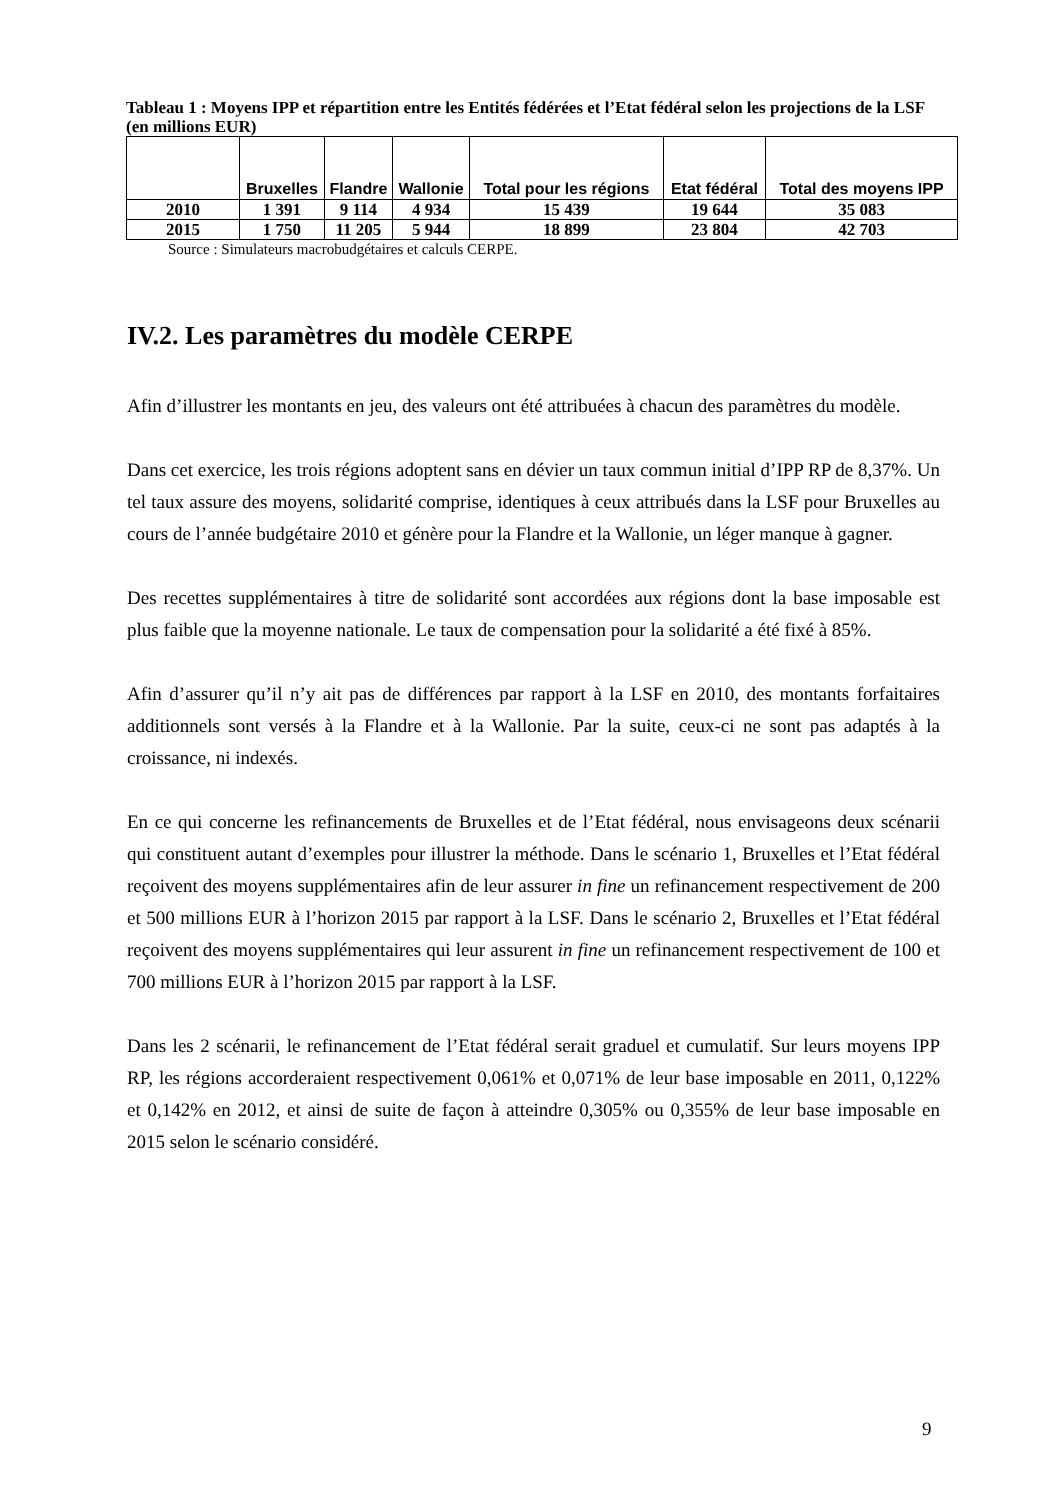Tableau 1 : Moyens IPP et répartition entre les Entités fédérées et l’Etat fédéral selon les projections de la LSF (en millions EUR)
| | Bruxelles | Flandre | Wallonie | Total pour les régions | Etat fédéral | Total des moyens IPP |
| --- | --- | --- | --- | --- | --- | --- |
| 2010 | 1 391 | 9 114 | 4 934 | 15 439 | 19 644 | 35 083 |
| 2015 | 1 750 | 11 205 | 5 944 | 18 899 | 23 804 | 42 703 |
Source : Simulateurs macrobudgétaires et calculs CERPE.
IV.2. Les paramètres du modèle CERPE
Afin d’illustrer les montants en jeu, des valeurs ont été attribuées à chacun des paramètres du modèle.
Dans cet exercice, les trois régions adoptent sans en dévier un taux commun initial d’IPP RP de 8,37%. Un tel taux assure des moyens, solidarité comprise, identiques à ceux attribués dans la LSF pour Bruxelles au cours de l’année budgétaire 2010 et génère pour la Flandre et la Wallonie, un léger manque à gagner.
Des recettes supplémentaires à titre de solidarité sont accordées aux régions dont la base imposable est plus faible que la moyenne nationale. Le taux de compensation pour la solidarité a été fixé à 85%.
Afin d’assurer qu’il n’y ait pas de différences par rapport à la LSF en 2010, des montants forfaitaires additionnels sont versés à la Flandre et à la Wallonie. Par la suite, ceux-ci ne sont pas adaptés à la croissance, ni indexés.
En ce qui concerne les refinancements de Bruxelles et de l’Etat fédéral, nous envisageons deux scénarii qui constituent autant d’exemples pour illustrer la méthode. Dans le scénario 1, Bruxelles et l’Etat fédéral reçoivent des moyens supplémentaires afin de leur assurer in fine un refinancement respectivement de 200 et 500 millions EUR à l’horizon 2015 par rapport à la LSF. Dans le scénario 2, Bruxelles et l’Etat fédéral reçoivent des moyens supplémentaires qui leur assurent in fine un refinancement respectivement de 100 et 700 millions EUR à l’horizon 2015 par rapport à la LSF.
Dans les 2 scénarii, le refinancement de l’Etat fédéral serait graduel et cumulatif. Sur leurs moyens IPP RP, les régions accorderaient respectivement 0,061% et 0,071% de leur base imposable en 2011, 0,122% et 0,142% en 2012, et ainsi de suite de façon à atteindre 0,305% ou 0,355% de leur base imposable en 2015 selon le scénario considéré.
9